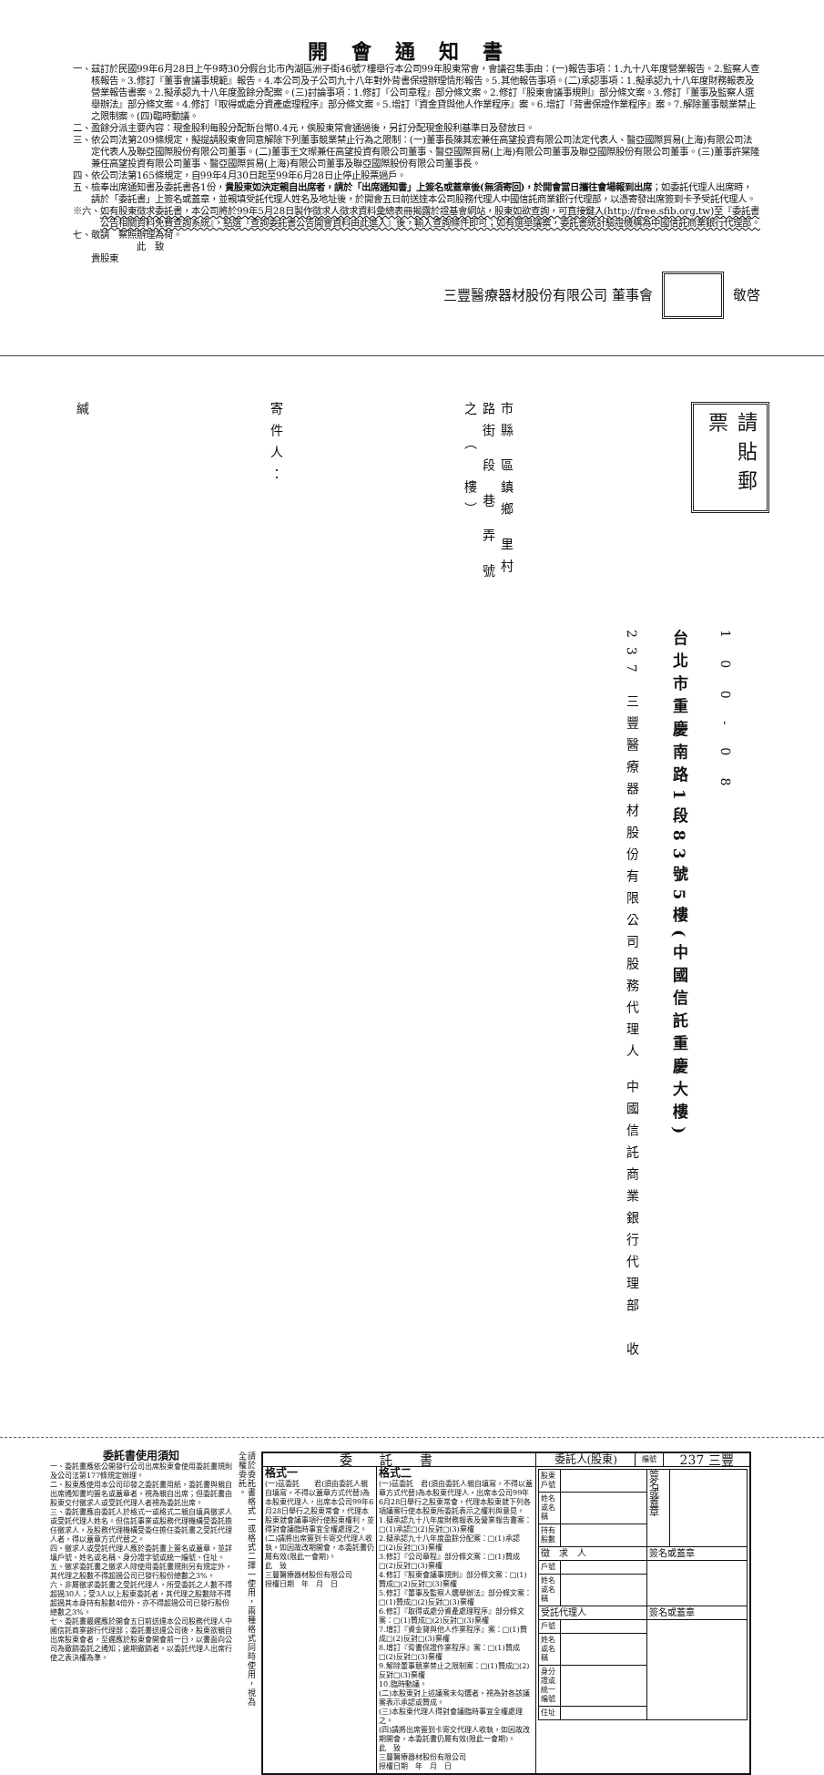開會通知書
一、 茲訂於民國99年6月28日上午9時30分假台北市內湖區洲子街46號7樓舉行本公司99年股東常會，會議召集事由：(一)報告事項：1.九十八年度營業報告。2.監察人查核報告。3.修訂『董事會議事規範』報告。4.本公司及子公司九十八年對外背書保證辦理情形報告。5.其他報告事項。(二)承認事項：1.擬承認九十八年度財務報表及營業報告書案。2.擬承認九十八年度盈餘分配案。(三)討論事項：1.修訂『公司章程』部分條文案。2.修訂『股東會議事規則』部分條文案。3.修訂『董事及監察人選舉辦法』部分條文案。4.修訂『取得或處分資產處理程序』部分條文案。5.增訂『資金貸與他人作業程序』案。6.增訂『背書保證作業程序』案。7.解除董事競業禁止之限制案。(四)臨時動議。
二、 盈餘分派主要內容：現金股利每股分配新台幣0.4元，俟股東常會通過後，另訂分配現金股利基準日及發放日。
三、 依公司法第209條規定，擬提請股東會同意解除下列董事競業禁止行為之限制：(一)董事長陳其宏兼任高望投資有限公司法定代表人、醫亞國際貿易(上海)有限公司法定代表人及聯亞國際股份有限公司董事。(二)董事王文璨兼任高望投資有限公司董事、醫亞國際貿易(上海)有限公司董事及聯亞國際股份有限公司董事。(三)董事許棠隆兼任高望投資有限公司董事、醫亞國際貿易(上海)有限公司董事及聯亞國際股份有限公司董事長。
四、 依公司法第165條規定，自99年4月30日起至99年6月28日止停止股票過戶。
五、 檢奉出席通知書及委託書各1份，貴股東如決定親自出席者，請於「出席通知書」上簽名或蓋章後(無須寄回)，於開會當日攜往會場報到出席；如委託代理人出席時，請於「委託書」上簽名或蓋章，並親填受託代理人姓名及地址後，於開會五日前送達本公司股務代理人中國信託商業銀行代理部，以憑寄發出席簽到卡予受託代理人。
※六、 如有股東徵求委託書，本公司將於99年5月28日製作徵求人徵求資料彙總表冊揭露於證基會網站，股東如欲查詢，可直接鍵入(http://free.sfib.org.tw)至『委託書公告相關資料免費查詢系統』，點選『查詢委託書公告開會資料由此進入』後，輸入查詢條件即可；如有選舉議案，委託書統計驗證機構為中國信託商業銀行代理部。
七、 敬請　察照辦理為荷。
此　致
貴股東
三豐醫療器材股份有限公司 董事會 敬啓
請貼郵票
市縣 區鎮鄉 里村 路街 段 巷 弄 號之 （　樓）
寄件人：
緘
1 0 0 - 0 8
台北市重慶南路1段83號5樓(中國信託重慶大樓)
237 三豐醫療器材股份有限公司股務代理人 中國信託商業銀行代理部　收
委託書使用須知
一、委託書應依公開發行公司出席股東會使用委託書規則及公司法第177條規定辦理。
二、股東應使用本公司印發之委託書用紙，委託書與親自出席通知書均簽名或蓋章者，視為親自出席；但委託書由股東交付徵求人或受託代理人者視為委託出席。
三、委託書應由委託人於格式一或格式二親自填具徵求人或受託代理人姓名。但信託事業或股務代理機構受委託擔任徵求人，及股務代理機構受委任擔任委託書之受託代理人者，得以蓋章方式代替之。
四、徵求人或受託代理人應於委託書上簽名或蓋章，並詳填戶號、姓名或名稱、身分證字號或統一編號、住址。
五、徵求委託書之徵求人除使用委託書規則另有規定外，其代理之股數不得超過公司已發行股份總數之3%。
六、非屬徵求委託書之受託代理人，所受委託之人數不得超過30人；受3人以上股東委託者，其代理之股數除不得超過其本身持有股數4倍外，亦不得超過公司已發行股份總數之3%。
七、委託書最遲應於開會五日前送達本公司股務代理人中國信託商業銀行代理部；委託書送達公司後，股東欲親自出席股東會者，至遲應於股東會開會前一日，以書面向公司為撤銷委託之通知；逾期撤銷者，以委託代理人出席行使之表決權為準。
請於委託書格式一或格式二擇一使用，兩種格式同時使用，視為全權委託。
| 委託書 | | 委託人(股東) | 編號 | 237 三豐 |
| --- | --- | --- | --- | --- |
| 格式一 (一)茲委託 君(須由委託人親自填寫，不得以蓋章方式代替)為本股東代理人，出席本公司99年6月28日舉行之股東常會，代理本股東就會議事項行使股東權利，並得對會議臨時事宜全權處理之。 (二)請將出席簽到卡寄交代理人收執，如因故改期開會，本委託書仍屬有效(限此一會期)。 此 致 三豐醫療器材股份有限公司 授權日期 年 月 日 | 格式二 (一)茲委託 君(須由委託人親自填寫，不得以蓋章方式代替)為本股東代理人，出席本公司99年6月28日舉行之股東常會，代理本股東就下列各項議案行使本股東所委託表示之權利與意見。 1.擬承認九十八年度財務報表及營業報告書案：□(1)承認□(2)反對□(3)棄權 2.擬承認九十八年度盈餘分配案：□(1)承認□(2)反對□(3)棄權 3.修訂『公司章程』部分條文案：□(1)贊成□(2)反對□(3)棄權 4.修訂『股東會議事規則』部分條文案：□(1)贊成□(2)反對□(3)棄權 5.修訂『董事及監察人選舉辦法』部分條文案：□(1)贊成□(2)反對□(3)棄權 6.修訂『取得或處分資產處理程序』部分條文案：□(1)贊成□(2)反對□(3)棄權 7.增訂『資金貸與他人作業程序』案：□(1)贊成□(2)反對□(3)棄權 8.增訂『背書保證作業程序』案：□(1)贊成□(2)反對□(3)棄權 9.解除董事競業禁止之限制案：□(1)贊成□(2)反對□(3)棄權 10.臨時動議。 (二)本股東對上述議案未勾選者，視為對各該議案表示承認或贊成。 (三)本股東代理人得對會議臨時事宜全權處理之。 (四)請將出席簽到卡寄交代理人收執，如因故改期開會，本委託書仍屬有效(限此一會期)。 此 致 三豐醫療器材股份有限公司 授權日期 年 月 日 | / 股東戶號 / / 簽名或蓋章 / / / 姓名或名稱 / / / / / 持有股數 / / / / / 徵 求 人 / / 簽名或蓋章 / / / 戶號 / / / / / 姓名或名稱 / / / / / 受託代理人 / / 簽名或蓋章 / / / 戶號 / / / / / 姓名或名稱 / / / / / 身分證或統一編號 / / / / / 住址 / / / / | | |